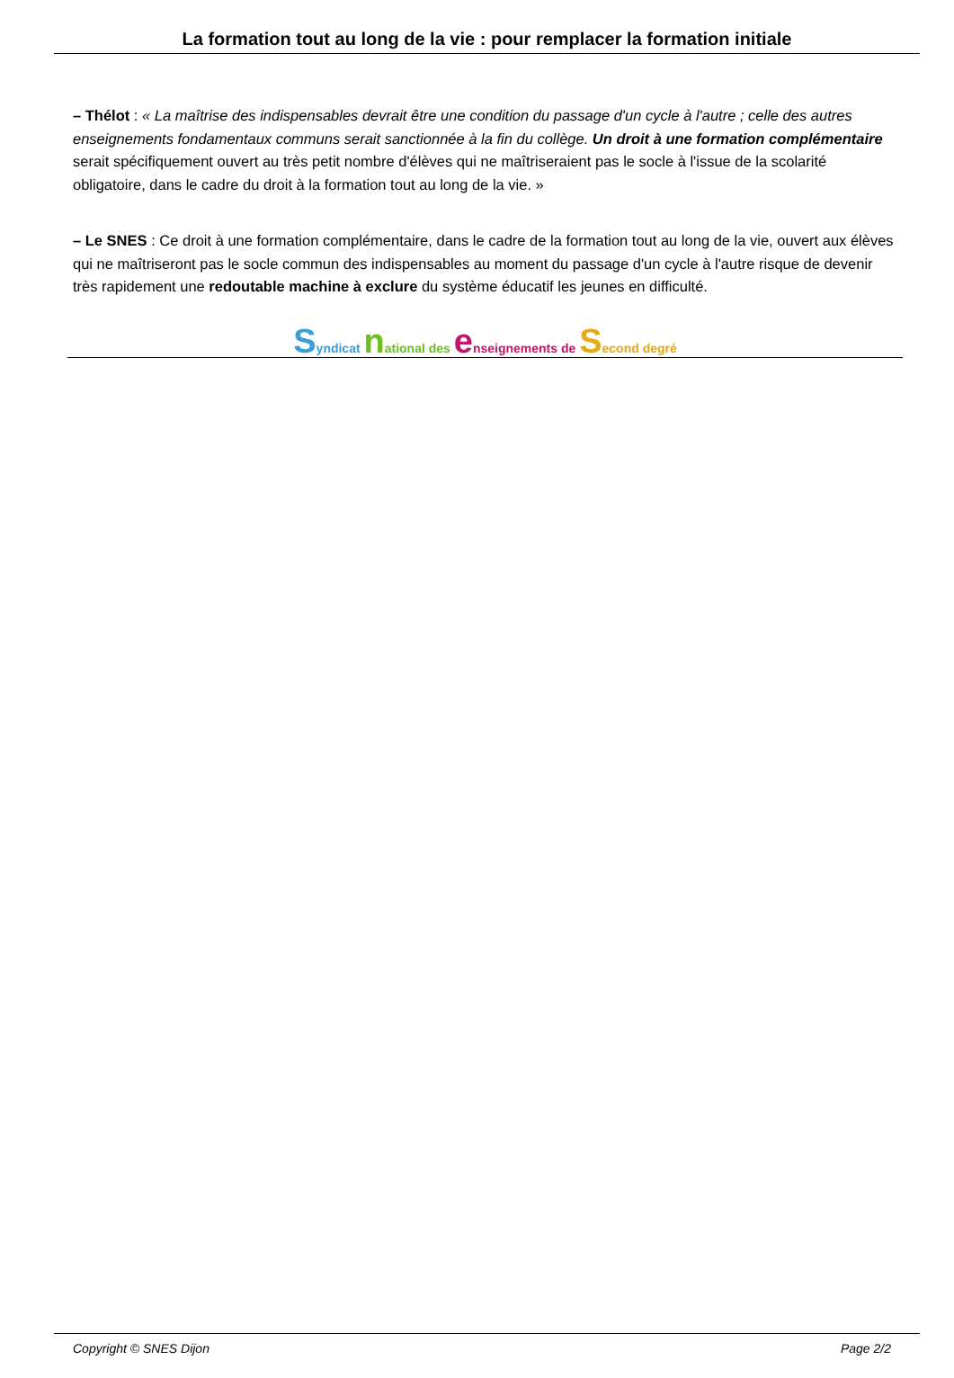La formation tout au long de la vie : pour remplacer la formation initiale
– Thélot : « La maîtrise des indispensables devrait être une condition du passage d'un cycle à l'autre ; celle des autres enseignements fondamentaux communs serait sanctionnée à la fin du collège. Un droit à une formation complémentaire serait spécifiquement ouvert au très petit nombre d'élèves qui ne maîtriseraient pas le socle à l'issue de la scolarité obligatoire, dans le cadre du droit à la formation tout au long de la vie. »
– Le SNES : Ce droit à une formation complémentaire, dans le cadre de la formation tout au long de la vie, ouvert aux élèves qui ne maîtriseront pas le socle commun des indispensables au moment du passage d'un cycle à l'autre risque de devenir très rapidement une redoutable machine à exclure du système éducatif les jeunes en difficulté.
Syndicat national des enseignements de Second degré
Copyright © SNES Dijon Page 2/2